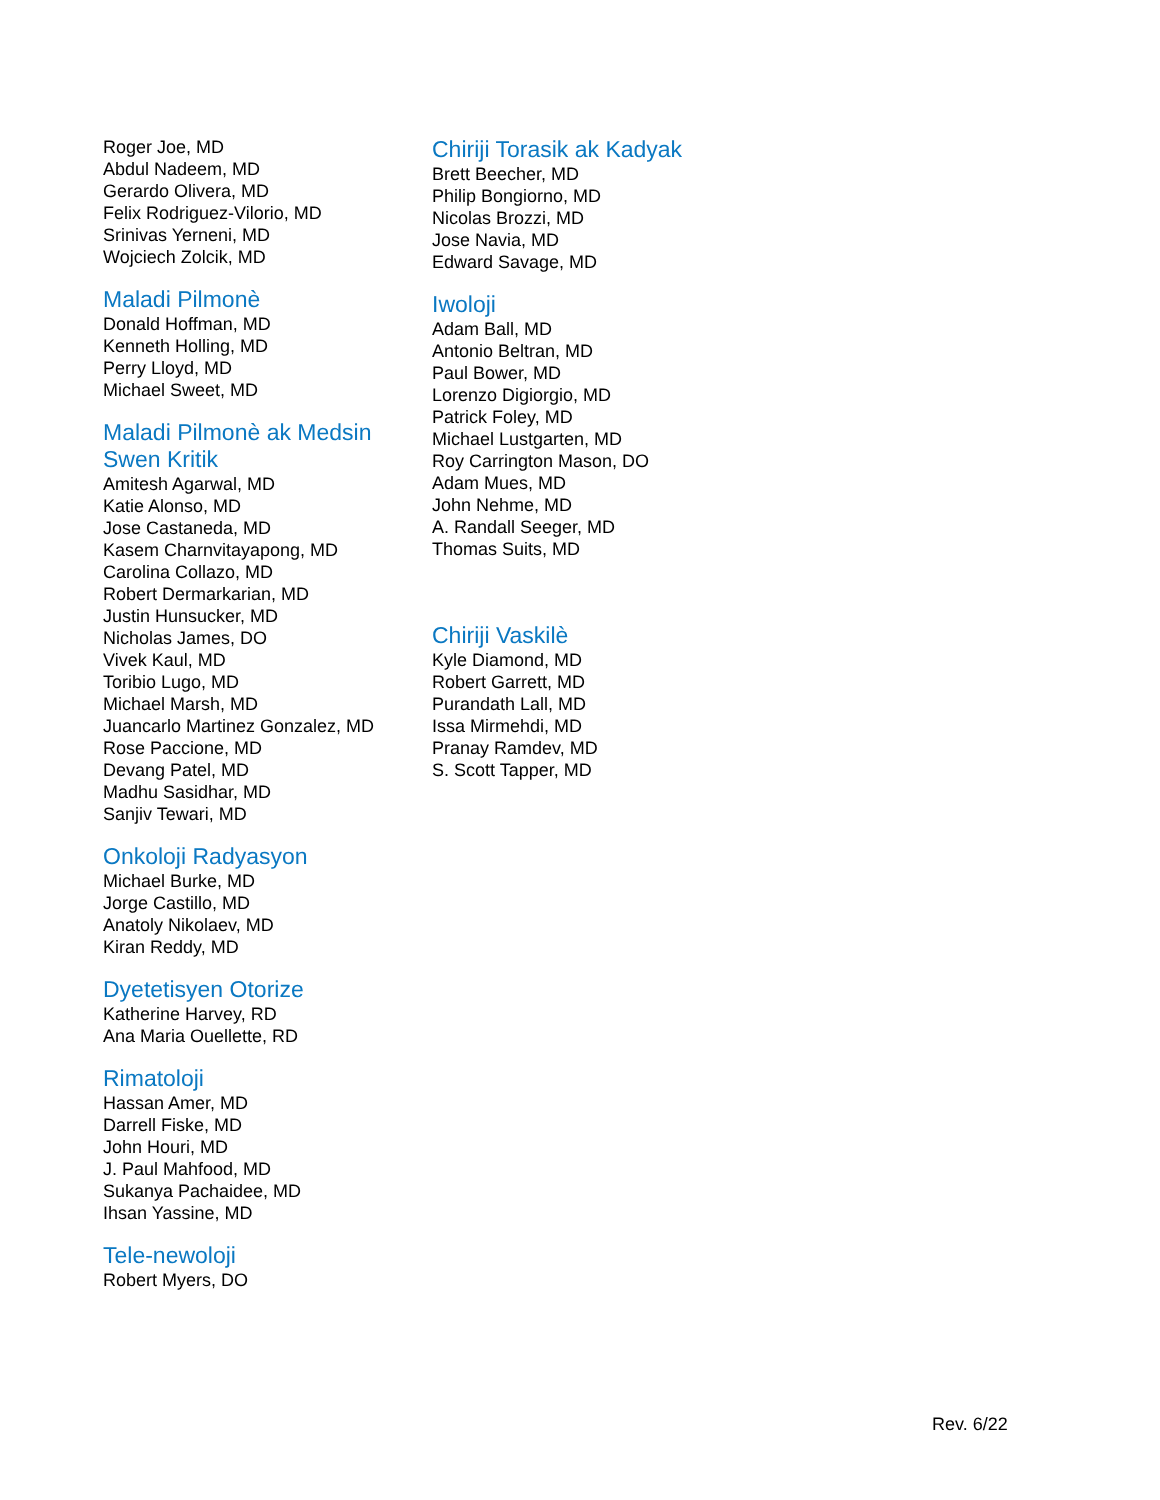Roger Joe, MD
Abdul Nadeem, MD
Gerardo Olivera, MD
Felix Rodriguez-Vilorio, MD
Srinivas Yerneni, MD
Wojciech Zolcik, MD
Maladi Pilmonè
Donald Hoffman, MD
Kenneth Holling, MD
Perry Lloyd, MD
Michael Sweet, MD
Maladi Pilmonè ak Medsin
Swen Kritik
Amitesh Agarwal, MD
Katie Alonso, MD
Jose Castaneda, MD
Kasem Charnvitayapong, MD
Carolina Collazo, MD
Robert Dermarkarian, MD
Justin Hunsucker, MD
Nicholas James, DO
Vivek Kaul, MD
Toribio Lugo, MD
Michael Marsh, MD
Juancarlo Martinez Gonzalez, MD
Rose Paccione, MD
Devang Patel, MD
Madhu Sasidhar, MD
Sanjiv Tewari, MD
Onkoloji Radyasyon
Michael Burke, MD
Jorge Castillo, MD
Anatoly Nikolaev, MD
Kiran Reddy, MD
Dyetetisyen Otorize
Katherine Harvey, RD
Ana Maria Ouellette, RD
Rimatoloji
Hassan Amer, MD
Darrell Fiske, MD
John Houri, MD
J. Paul Mahfood, MD
Sukanya Pachaidee, MD
Ihsan Yassine, MD
Tele-newoloji
Robert Myers, DO
Chiriji Torasik ak Kadyak
Brett Beecher, MD
Philip Bongiorno, MD
Nicolas Brozzi, MD
Jose Navia, MD
Edward Savage, MD
Iwoloji
Adam Ball, MD
Antonio Beltran, MD
Paul Bower, MD
Lorenzo Digiorgio, MD
Patrick Foley, MD
Michael Lustgarten, MD
Roy Carrington Mason, DO
Adam Mues, MD
John Nehme, MD
A. Randall Seeger, MD
Thomas Suits, MD
Chiriji Vaskilè
Kyle Diamond, MD
Robert Garrett, MD
Purandath Lall, MD
Issa Mirmehdi, MD
Pranay Ramdev, MD
S. Scott Tapper, MD
Rev. 6/22